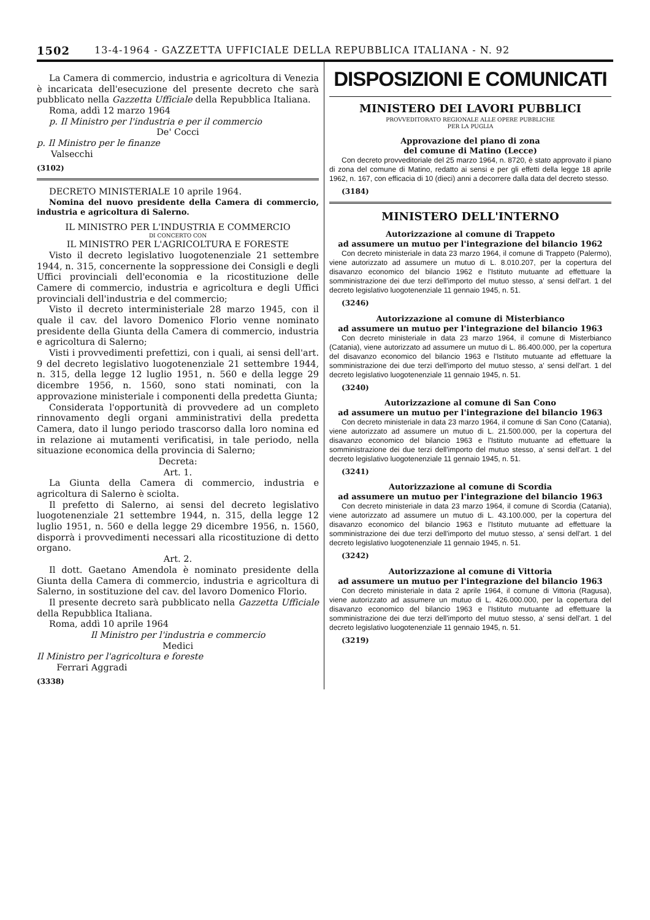1502 13-4-1964 - GAZZETTA UFFICIALE DELLA REPUBBLICA ITALIANA - N. 92
La Camera di commercio, industria e agricoltura di Venezia è incaricata dell'esecuzione del presente decreto che sarà pubblicato nella Gazzetta Ufficiale della Repubblica Italiana.
Roma, addì 12 marzo 1964
p. Il Ministro per l'industria e per il commercio
De' Cocci
p. Il Ministro per le finanze
Valsecchi
(3102)
DECRETO MINISTERIALE 10 aprile 1964.
Nomina del nuovo presidente della Camera di commercio, industria e agricoltura di Salerno.
IL MINISTRO PER L'INDUSTRIA E COMMERCIO
DI CONCERTO CON
IL MINISTRO PER L'AGRICOLTURA E FORESTE
Visto il decreto legislativo luogotenenziale 21 settembre 1944, n. 315, concernente la soppressione dei Consigli e degli Uffici provinciali dell'economia e la ricostituzione delle Camere di commercio, industria e agricoltura e degli Uffici provinciali dell'industria e del commercio;
Visto il decreto interministeriale 28 marzo 1945, con il quale il cav. del lavoro Domenico Florio venne nominato presidente della Giunta della Camera di commercio, industria e agricoltura di Salerno;
Visti i provvedimenti prefettizi, con i quali, ai sensi dell'art. 9 del decreto legislativo luogotenenziale 21 settembre 1944, n. 315, della legge 12 luglio 1951, n. 560 e della legge 29 dicembre 1956, n. 1560, sono stati nominati, con la approvazione ministeriale i componenti della predetta Giunta;
Considerata l'opportunità di provvedere ad un completo rinnovamento degli organi amministrativi della predetta Camera, dato il lungo periodo trascorso dalla loro nomina ed in relazione ai mutamenti verificatisi, in tale periodo, nella situazione economica della provincia di Salerno;
Decreta:
Art. 1.
La Giunta della Camera di commercio, industria e agricoltura di Salerno è sciolta.
Il prefetto di Salerno, ai sensi del decreto legislativo luogotenenziale 21 settembre 1944, n. 315, della legge 12 luglio 1951, n. 560 e della legge 29 dicembre 1956, n. 1560, disporrà i provvedimenti necessari alla ricostituzione di detto organo.
Art. 2.
Il dott. Gaetano Amendola è nominato presidente della Giunta della Camera di commercio, industria e agricoltura di Salerno, in sostituzione del cav. del lavoro Domenico Florio.
Il presente decreto sarà pubblicato nella Gazzetta Ufficiale della Repubblica Italiana.
Roma, addì 10 aprile 1964
Il Ministro per l'industria e commercio
Medici
Il Ministro per l'agricoltura e foreste
Ferrari Aggradi
(3338)
DISPOSIZIONI E COMUNICATI
MINISTERO DEI LAVORI PUBBLICI
PROVVEDITORATO REGIONALE ALLE OPERE PUBBLICHE
PER LA PUGLIA
Approvazione del piano di zona
del comune di Matino (Lecce)
Con decreto provveditoriale del 25 marzo 1964, n. 8720, è stato approvato il piano di zona del comune di Matino, redatto ai sensi e per gli effetti della legge 18 aprile 1962, n. 167, con efficacia di 10 (dieci) anni a decorrere dalla data del decreto stesso.
(3184)
MINISTERO DELL'INTERNO
Autorizzazione al comune di Trappeto
ad assumere un mutuo per l'integrazione del bilancio 1962
Con decreto ministeriale in data 23 marzo 1964, il comune di Trappeto (Palermo), viene autorizzato ad assumere un mutuo di L. 8.010.207, per la copertura del disavanzo economico del bilancio 1962 e l'Istituto mutuante ad effettuare la somministrazione dei due terzi dell'importo del mutuo stesso, a' sensi dell'art. 1 del decreto legislativo luogotenenziale 11 gennaio 1945, n. 51.
(3246)
Autorizzazione al comune di Misterbianco
ad assumere un mutuo per l'integrazione del bilancio 1963
Con decreto ministeriale in data 23 marzo 1964, il comune di Misterbianco (Catania), viene autorizzato ad assumere un mutuo di L. 86.400.000, per la copertura del disavanzo economico del bilancio 1963 e l'Istituto mutuante ad effettuare la somministrazione dei due terzi dell'importo del mutuo stesso, a' sensi dell'art. 1 del decreto legislativo luogotenenziale 11 gennaio 1945, n. 51.
(3240)
Autorizzazione al comune di San Cono
ad assumere un mutuo per l'integrazione del bilancio 1963
Con decreto ministeriale in data 23 marzo 1964, il comune di San Cono (Catania), viene autorizzato ad assumere un mutuo di L. 21.500.000, per la copertura del disavanzo economico del bilancio 1963 e l'Istituto mutuante ad effettuare la somministrazione dei due terzi dell'importo del mutuo stesso, a' sensi dell'art. 1 del decreto legislativo luogotenenziale 11 gennaio 1945, n. 51.
(3241)
Autorizzazione al comune di Scordia
ad assumere un mutuo per l'integrazione del bilancio 1963
Con decreto ministeriale in data 23 marzo 1964, il comune di Scordia (Catania), viene autorizzato ad assumere un mutuo di L. 43.100.000, per la copertura del disavanzo economico del bilancio 1963 e l'Istituto mutuante ad effettuare la somministrazione dei due terzi dell'importo del mutuo stesso, a' sensi dell'art. 1 del decreto legislativo luogotenenziale 11 gennaio 1945, n. 51.
(3242)
Autorizzazione al comune di Vittoria
ad assumere un mutuo per l'integrazione del bilancio 1963
Con decreto ministeriale in data 2 aprile 1964, il comune di Vittoria (Ragusa), viene autorizzato ad assumere un mutuo di L. 426.000.000, per la copertura del disavanzo economico del bilancio 1963 e l'Istituto mutuante ad effettuare la somministrazione dei due terzi dell'importo del mutuo stesso, a' sensi dell'art. 1 del decreto legislativo luogotenenziale 11 gennaio 1945, n. 51.
(3219)